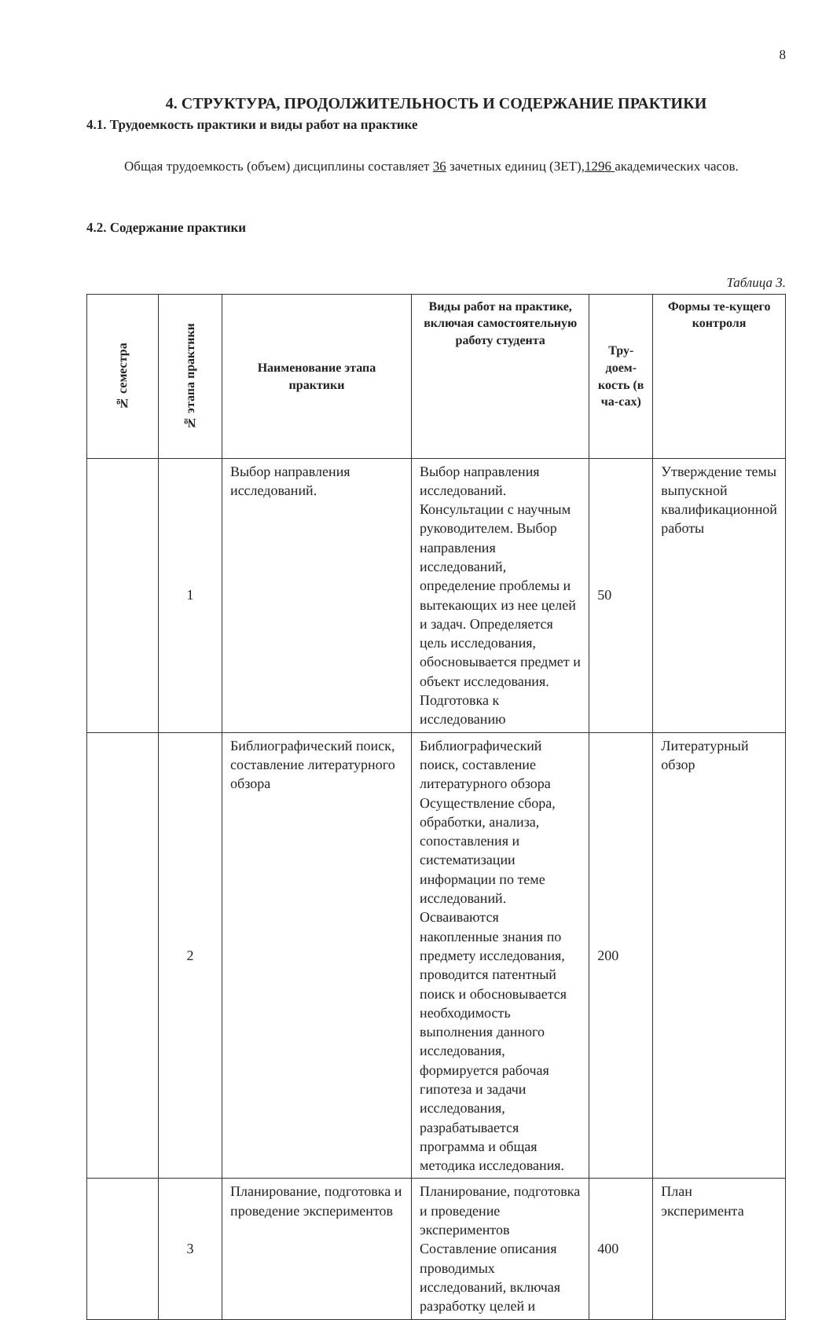8
4. СТРУКТУРА, ПРОДОЛЖИТЕЛЬНОСТЬ И СОДЕРЖАНИЕ ПРАКТИКИ
4.1. Трудоемкость практики и виды работ на практике
Общая трудоемкость (объем) дисциплины составляет 36 зачетных единиц (ЗЕТ),1296 академических часов.
4.2. Содержание практики
Таблица 3.
| № семестра | № этапа практики | Наименование этапа практики | Виды работ на практике, включая самостоятельную работу студента | Тру-доем-кость (в ча-сах) | Формы те-кущего контроля |
| --- | --- | --- | --- | --- | --- |
| | 1 | Выбор направления исследований. | Выбор направления исследований. Консультации с научным руководителем. Выбор направления исследований, определение проблемы и вытекающих из нее целей и задач. Определяется цель исследования, обосновывается предмет и объект исследования. Подготовка к исследованию | 50 | Утверждение темы выпускной квалификационной работы |
| | 2 | Библиографический поиск, составление литературного обзора | Библиографический поиск, составление литературного обзора Осуществление сбора, обработки, анализа, сопоставления и систематизации информации по теме исследований. Осваиваются накопленные знания по предмету исследования, проводится патентный поиск и обосновывается необходимость выполнения данного исследования, формируется рабочая гипотеза и задачи исследования, разрабатывается программа и общая методика исследования. | 200 | Литературный обзор |
| | 3 | Планирование, подготовка и проведение экспериментов | Планирование, подготовка и проведение экспериментов Составление описания проводимых исследований, включая разработку целей и | 400 | План эксперимента |